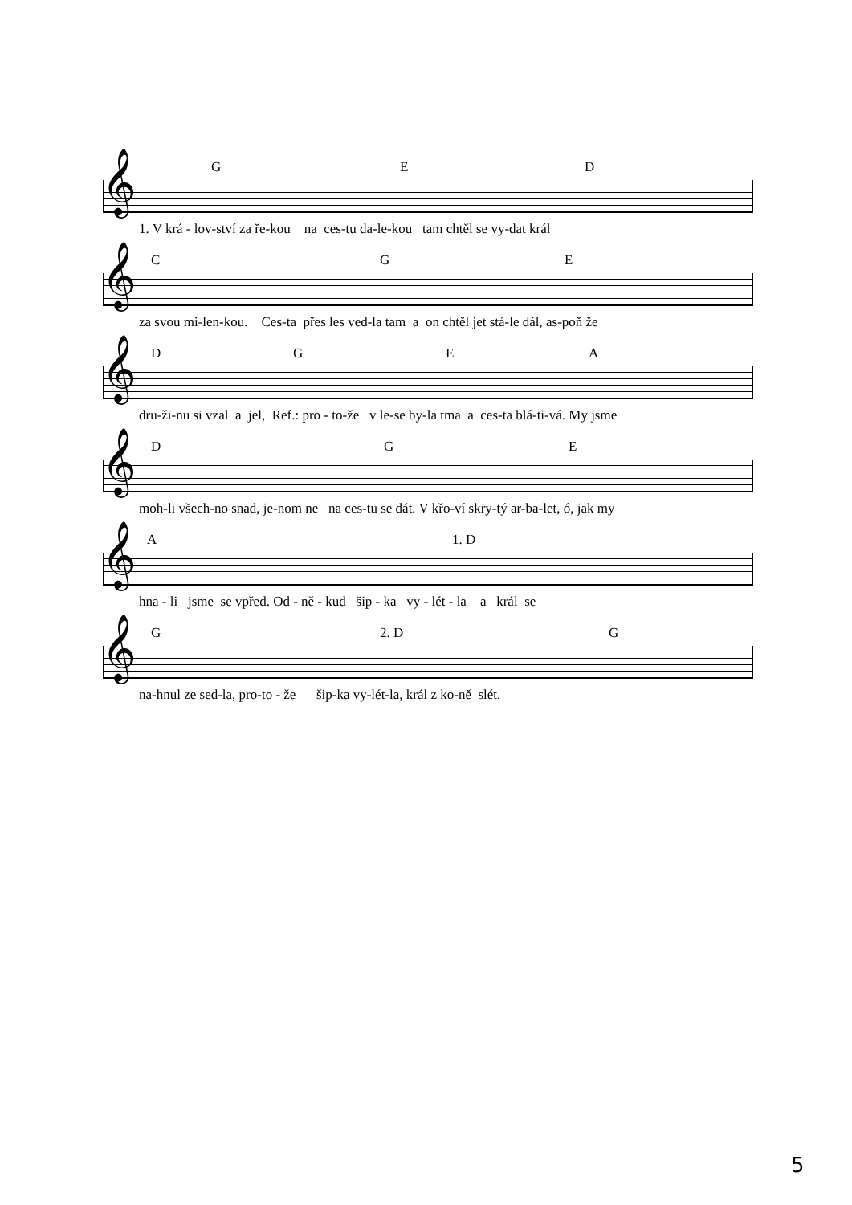G E D
𝄞
1. V krá - lov-ství za ře-kou na ces-tu da-le-kou tam chtěl se vy-dat král
C G E
𝄞
za svou mi-len-kou. Ces-ta přes les ved-la tam a on chtěl jet stá-le dál, as-poň že
D G E A
𝄞
dru-ži-nu si vzal a jel, Ref.: pro - to-že v le-se by-la tma a ces-ta blá-ti-vá. My jsme
D G E
𝄞
moh-li všech-no snad, je-nom ne na ces-tu se dát. V křo-ví skry-tý ar-ba-let, ó, jak my
A 1. D
𝄞
hna - li jsme se vpřed. Od - ně - kud šip - ka vy - lét - la a král se
G 2. D G
𝄞
na-hnul ze sed-la, pro-to - že šip-ka vy-lét-la, král z ko-ně slét.
5